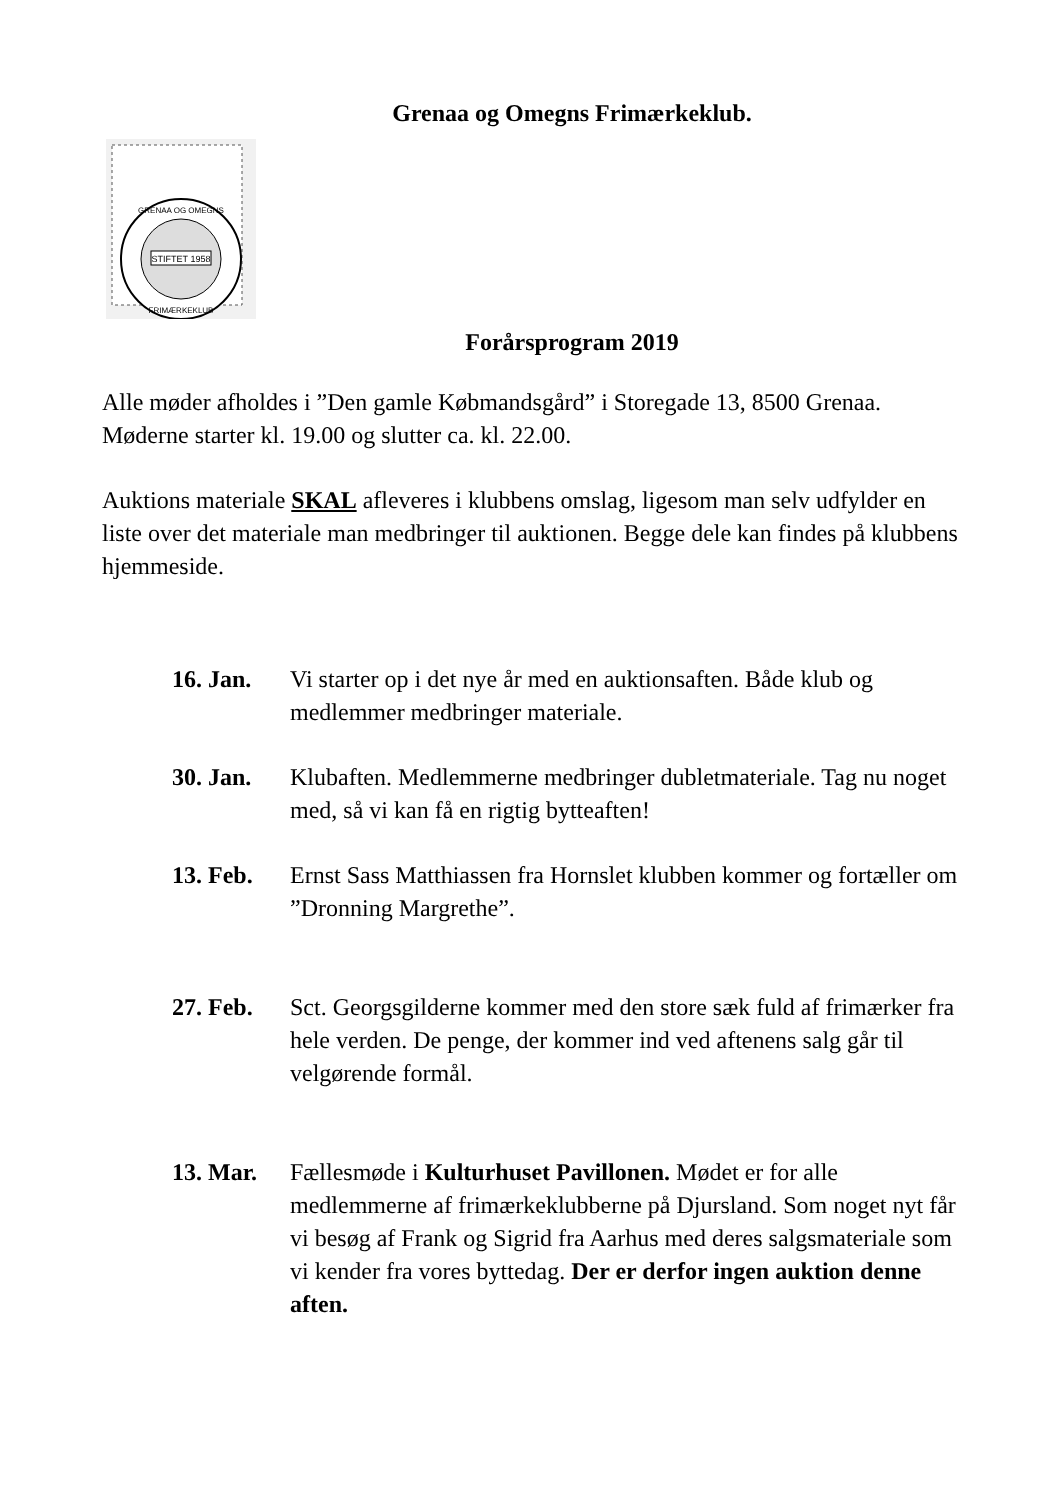Grenaa og Omegns Frimærkeklub.
STIFTET 1958
GRENAA OG OMEGNS
FRIMÆRKEKLUB
Forårsprogram 2019
Alle møder afholdes i ”Den gamle Købmandsgård” i Storegade 13, 8500 Grenaa. Møderne starter kl. 19.00 og slutter ca. kl. 22.00.
Auktions materiale SKAL afleveres i klubbens omslag, ligesom man selv udfylder en liste over det materiale man medbringer til auktionen. Begge dele kan findes på klubbens hjemmeside.
16. Jan. Vi starter op i det nye år med en auktionsaften. Både klub og medlemmer medbringer materiale.
30. Jan. Klubaften. Medlemmerne medbringer dubletmateriale. Tag nu noget med, så vi kan få en rigtig bytteaften!
13. Feb. Ernst Sass Matthiassen fra Hornslet klubben kommer og fortæller om ”Dronning Margrethe”.
27. Feb. Sct. Georgsgilderne kommer med den store sæk fuld af frimærker fra hele verden. De penge, der kommer ind ved aftenens salg går til velgørende formål.
13. Mar. Fællesmøde i Kulturhuset Pavillonen. Mødet er for alle medlemmerne af frimærkeklubberne på Djursland. Som noget nyt får vi besøg af Frank og Sigrid fra Aarhus med deres salgsmateriale som vi kender fra vores byttedag. Der er derfor ingen auktion denne aften.